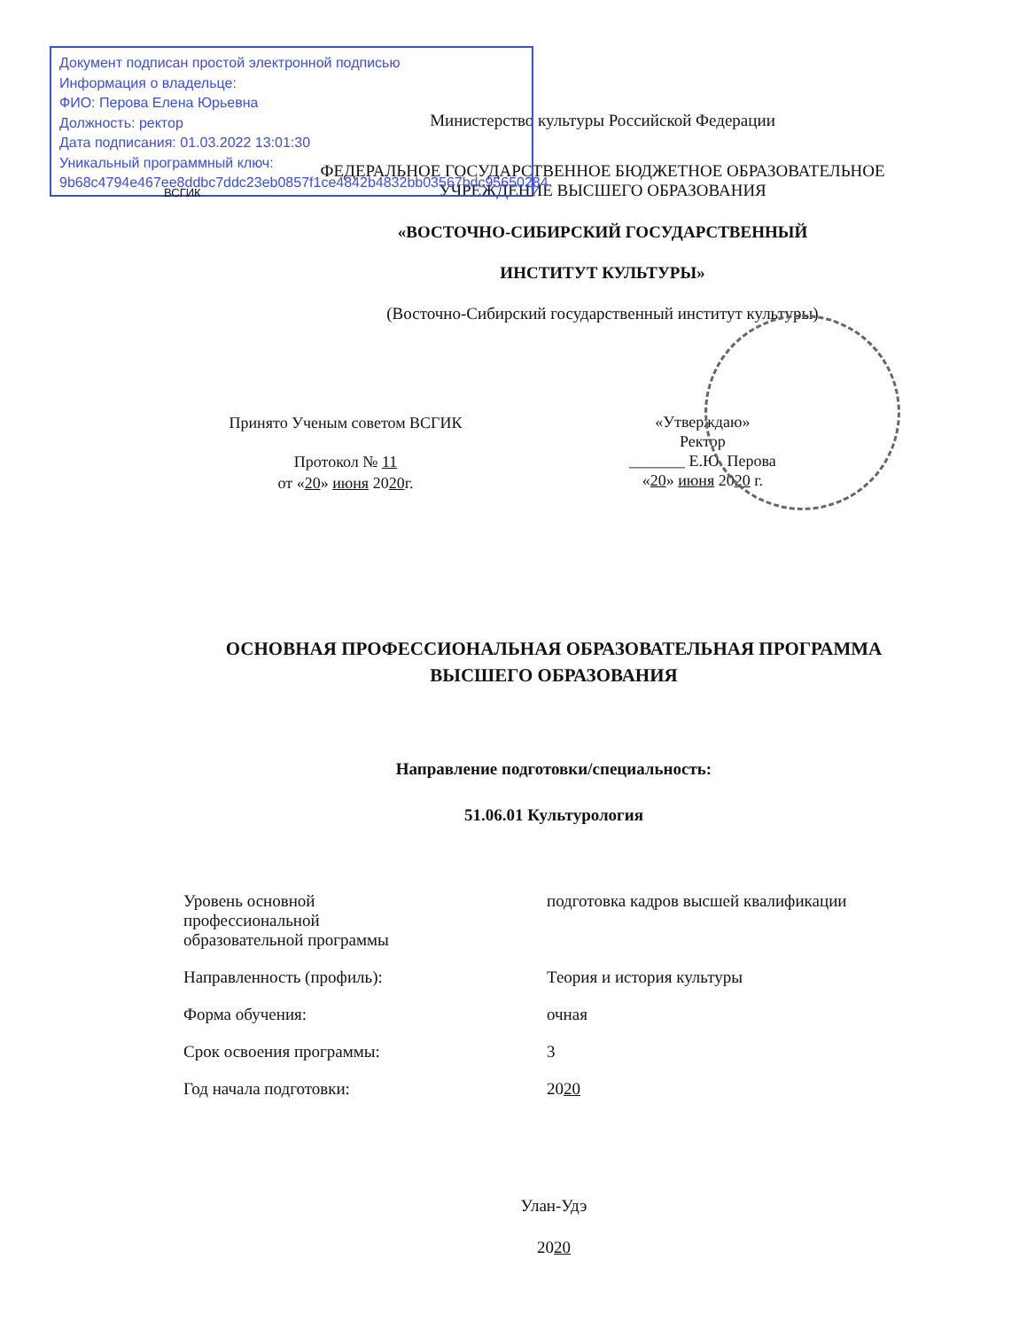Документ подписан простой электронной подписью
Информация о владельце:
ФИО: Перова Елена Юрьевна
Должность: ректор
Дата подписания: 01.03.2022 13:01:30
Уникальный программный ключ:
9b68c4794e467ee8ddbc7ddc23eb0857f1ce4842b4832bb03567bdc95650284
ВСГИК
Министерство культуры Российской Федерации
ФЕДЕРАЛЬНОЕ ГОСУДАРСТВЕННОЕ БЮДЖЕТНОЕ ОБРАЗОВАТЕЛЬНОЕ УЧРЕЖДЕНИЕ ВЫСШЕГО ОБРАЗОВАНИЯ
«ВОСТОЧНО-СИБИРСКИЙ ГОСУДАРСТВЕННЫЙ
ИНСТИТУТ КУЛЬТУРЫ»
(Восточно-Сибирский государственный институт культуры)
Принято Ученым советом ВСГИК
Протокол № 11
от «20» июня 2020г.
«Утверждаю»
Ректор
_______ Е.Ю. Перова
«20» июня 2020 г.
ОСНОВНАЯ ПРОФЕССИОНАЛЬНАЯ ОБРАЗОВАТЕЛЬНАЯ ПРОГРАММА ВЫСШЕГО ОБРАЗОВАНИЯ
Направление подготовки/специальность:
51.06.01 Культурология
Уровень основной
профессиональной
образовательной программы подготовка кадров высшей квалификации
Направленность (профиль): Теория и история культуры
Форма обучения: очная
Срок освоения программы: 3
Год начала подготовки: 2020
Улан-Удэ
2020